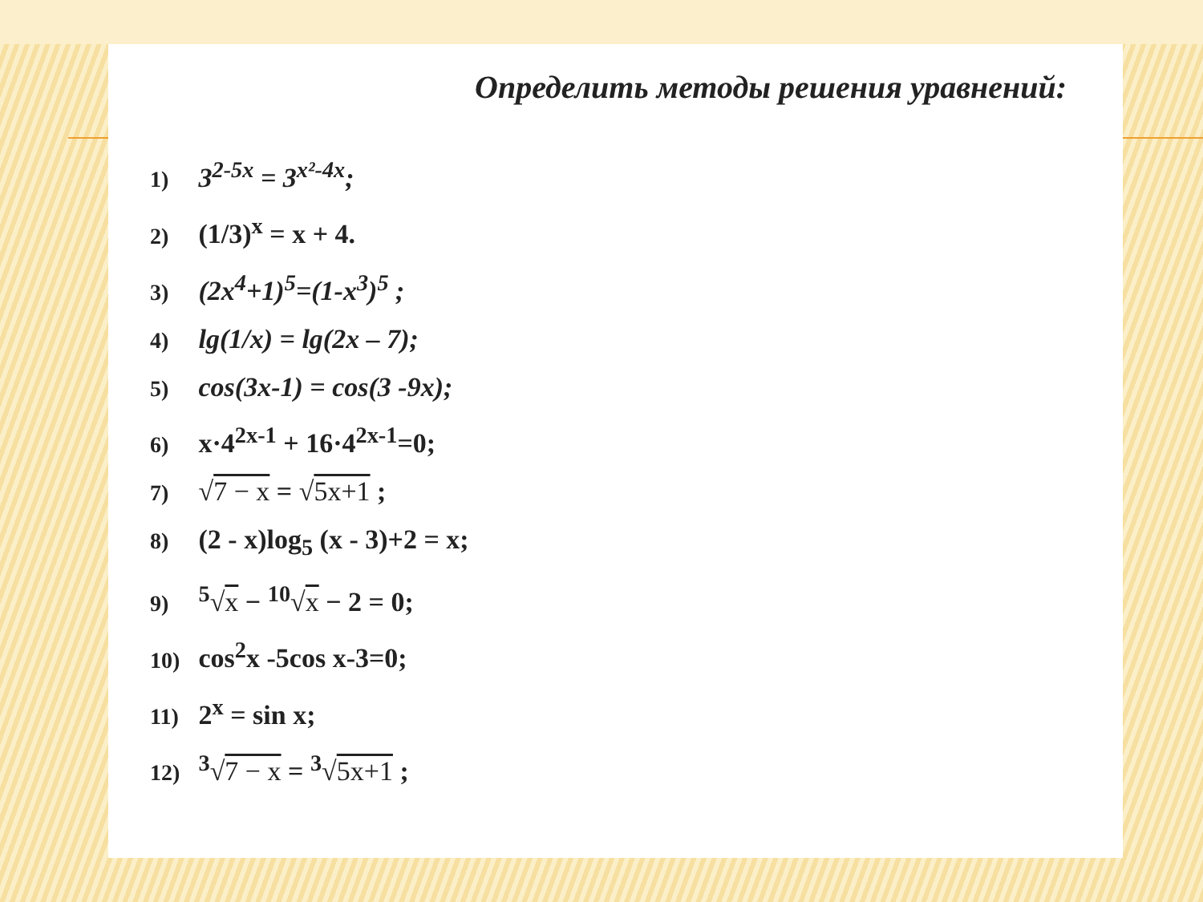Определить методы решения уравнений:
1) 3<sup>2-5x</sup> = 3<sup>x²-4x</sup>;
2) (1/3)<sup>x</sup> = x + 4.
3) (2x<sup>4</sup>+1)<sup>5</sup>=(1-x<sup>3</sup>)<sup>5</sup> ;
4) lg(1/x) = lg(2x – 7);
5) cos(3x-1) = cos(3 -9x);
6) x·4<sup>2x-1</sup> + 16·4<sup>2x-1</sup>=0;
7) √7 − x = √5x+1 ;
8) (2 - x)log<sub>5</sub> (x - 3)+2 = x;
9) <sup>5</sup>√x − <sup>10</sup>√x − 2 = 0;
10) cos<sup>2</sup>x -5cos x-3=0;
11) 2<sup>x</sup> = sin x;
12) <sup>3</sup>√7 − x = <sup>3</sup>√5x+1 ;